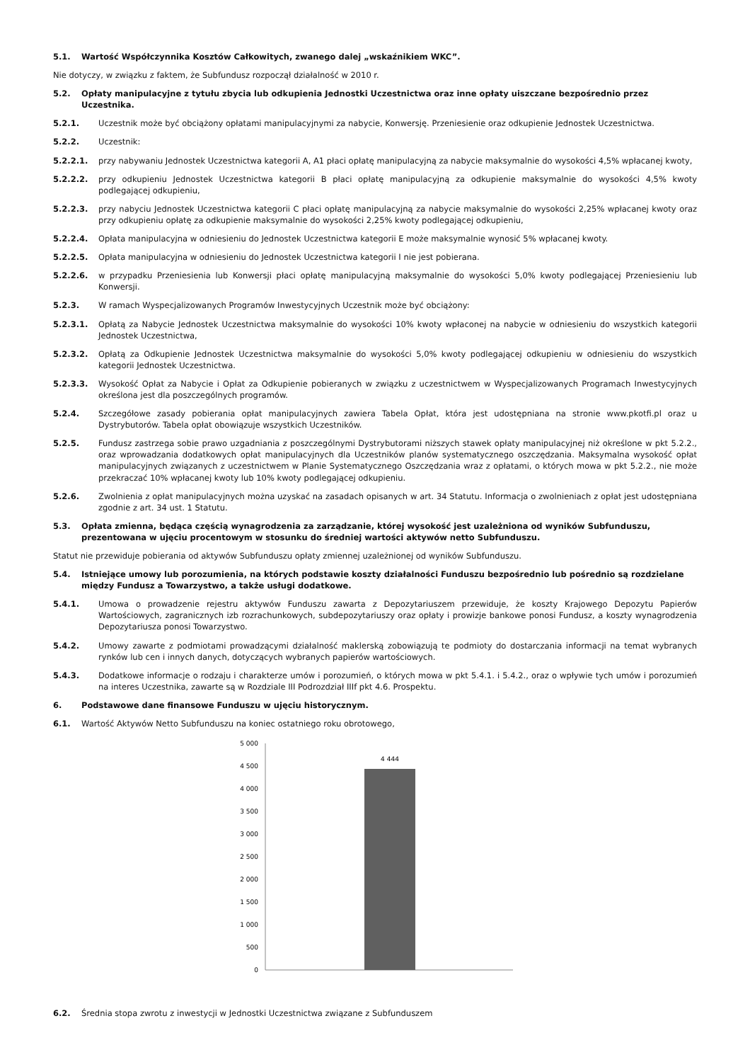5.1. Wartość Współczynnika Kosztów Całkowitych, zwanego dalej „wskaźnikiem WKC”.
Nie dotyczy, w związku z faktem, że Subfundusz rozpoczął działalność w 2010 r.
5.2. Opłaty manipulacyjne z tytułu zbycia lub odkupienia Jednostki Uczestnictwa oraz inne opłaty uiszczane bezpośrednio przez Uczestnika.
5.2.1. Uczestnik może być obciążony opłatami manipulacyjnymi za nabycie, Konwersję. Przeniesienie oraz odkupienie Jednostek Uczestnictwa.
5.2.2. Uczestnik:
5.2.2.1. przy nabywaniu Jednostek Uczestnictwa kategorii A, A1 płaci opłatę manipulacyjną za nabycie maksymalnie do wysokości 4,5% wpłacanej kwoty,
5.2.2.2. przy odkupieniu Jednostek Uczestnictwa kategorii B płaci opłatę manipulacyjną za odkupienie maksymalnie do wysokości 4,5% kwoty podlegającej odkupieniu,
5.2.2.3. przy nabyciu Jednostek Uczestnictwa kategorii C płaci opłatę manipulacyjną za nabycie maksymalnie do wysokości 2,25% wpłacanej kwoty oraz przy odkupieniu opłatę za odkupienie maksymalnie do wysokości 2,25% kwoty podlegającej odkupieniu,
5.2.2.4. Opłata manipulacyjna w odniesieniu do Jednostek Uczestnictwa kategorii E może maksymalnie wynosić 5% wpłacanej kwoty.
5.2.2.5. Opłata manipulacyjna w odniesieniu do Jednostek Uczestnictwa kategorii I nie jest pobierana.
5.2.2.6. w przypadku Przeniesienia lub Konwersji płaci opłatę manipulacyjną maksymalnie do wysokości 5,0% kwoty podlegającej Przeniesieniu lub Konwersji.
5.2.3. W ramach Wyspecjalizowanych Programów Inwestycyjnych Uczestnik może być obciążony:
5.2.3.1. Opłatą za Nabycie Jednostek Uczestnictwa maksymalnie do wysokości 10% kwoty wpłaconej na nabycie w odniesieniu do wszystkich kategorii Jednostek Uczestnictwa,
5.2.3.2. Opłatą za Odkupienie Jednostek Uczestnictwa maksymalnie do wysokości 5,0% kwoty podlegającej odkupieniu w odniesieniu do wszystkich kategorii Jednostek Uczestnictwa.
5.2.3.3. Wysokość Opłat za Nabycie i Opłat za Odkupienie pobieranych w związku z uczestnictwem w Wyspecjalizowanych Programach Inwestycyjnych określona jest dla poszczególnych programów.
5.2.4. Szczegółowe zasady pobierania opłat manipulacyjnych zawiera Tabela Opłat, która jest udostępniana na stronie www.pkotfi.pl oraz u Dystrybutorów. Tabela opłat obowiązuje wszystkich Uczestników.
5.2.5. Fundusz zastrzega sobie prawo uzgadniania z poszczególnymi Dystrybutorami niższych stawek opłaty manipulacyjnej niż określone w pkt 5.2.2., oraz wprowadzania dodatkowych opłat manipulacyjnych dla Uczestników planów systematycznego oszczędzania. Maksymalna wysokość opłat manipulacyjnych związanych z uczestnictwem w Planie Systematycznego Oszczędzania wraz z opłatami, o których mowa w pkt 5.2.2., nie może przekraczać 10% wpłacanej kwoty lub 10% kwoty podlegającej odkupieniu.
5.2.6. Zwolnienia z opłat manipulacyjnych można uzyskać na zasadach opisanych w art. 34 Statutu. Informacja o zwolnieniach z opłat jest udostępniana zgodnie z art. 34 ust. 1 Statutu.
5.3. Opłata zmienna, będąca częścią wynagrodzenia za zarządzanie, której wysokość jest uzależniona od wyników Subfunduszu, prezentowana w ujęciu procentowym w stosunku do średniej wartości aktywów netto Subfunduszu.
Statut nie przewiduje pobierania od aktywów Subfunduszu opłaty zmiennej uzależnionej od wyników Subfunduszu.
5.4. Istniejące umowy lub porozumienia, na których podstawie koszty działalności Funduszu bezpośrednio lub pośrednio są rozdzielane między Fundusz a Towarzystwo, a także usługi dodatkowe.
5.4.1. Umowa o prowadzenie rejestru aktywów Funduszu zawarta z Depozytariuszem przewiduje, że koszty Krajowego Depozytu Papierów Wartościowych, zagranicznych izb rozrachunkowych, subdepozytariuszy oraz opłaty i prowizje bankowe ponosi Fundusz, a koszty wynagrodzenia Depozytariusza ponosi Towarzystwo.
5.4.2. Umowy zawarte z podmiotami prowadzącymi działalność maklerską zobowiązują te podmioty do dostarczania informacji na temat wybranych rynków lub cen i innych danych, dotyczących wybranych papierów wartościowych.
5.4.3. Dodatkowe informacje o rodzaju i charakterze umów i porozumień, o których mowa w pkt 5.4.1. i 5.4.2., oraz o wpływie tych umów i porozumień na interes Uczestnika, zawarte są w Rozdziale III Podrozdział IIIf pkt 4.6. Prospektu.
6. Podstawowe dane finansowe Funduszu w ujęciu historycznym.
6.1. Wartość Aktywów Netto Subfunduszu na koniec ostatniego roku obrotowego,
5 000
4 500
4 000
3 500
3 000
2 500
2 000
1 500
1 000
500
0
4 444
6.2. Średnia stopa zwrotu z inwestycji w Jednostki Uczestnictwa związane z Subfunduszem